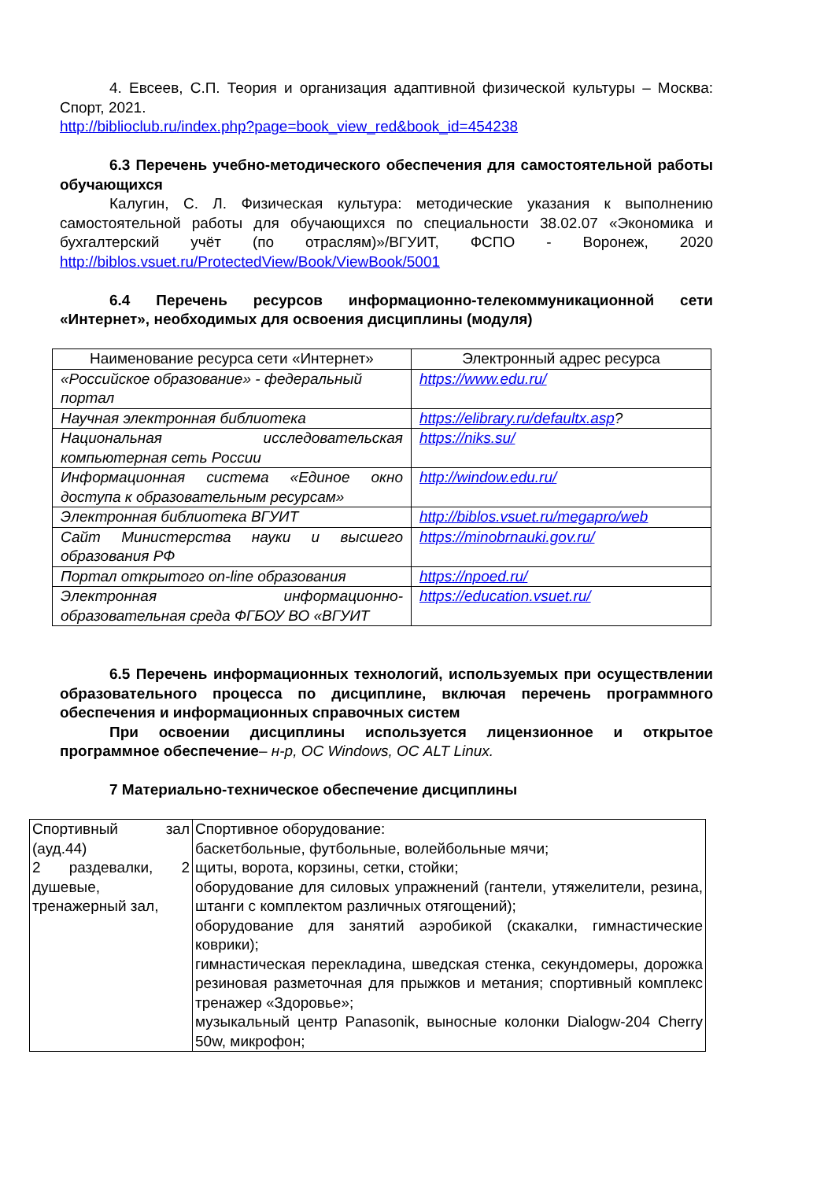4. Евсеев, С.П. Теория и организация адаптивной физической культуры – Москва: Спорт, 2021.
http://biblioclub.ru/index.php?page=book_view_red&book_id=454238
6.3 Перечень учебно-методического обеспечения для самостоятельной работы обучающихся
Калугин, С. Л. Физическая культура: методические указания к выполнению самостоятельной работы для обучающихся по специальности 38.02.07 «Экономика и бухгалтерский учёт (по отраслям)»/ВГУИТ, ФСПО - Воронеж, 2020 http://biblos.vsuet.ru/ProtectedView/Book/ViewBook/5001
6.4 Перечень ресурсов информационно-телекоммуникационной сети «Интернет», необходимых для освоения дисциплины (модуля)
| Наименование ресурса сети «Интернет» | Электронный адрес ресурса |
| «Российское образование» - федеральный портал | https://www.edu.ru/ |
| Научная электронная библиотека | https://elibrary.ru/defaultx.asp ? |
| Национальная исследовательская компьютерная сеть России | https://niks.su/ |
| Информационная система «Единое окно доступа к образовательным ресурсам» | http://window.edu.ru/ |
| Электронная библиотека ВГУИТ | http://biblos.vsuet.ru/megapro/web |
| Сайт Министерства науки и высшего образования РФ | https://minobrnauki.gov.ru/ |
| Портал открытого on-line образования | https://npoed.ru/ |
| Электронная информационно-образовательная среда ФГБОУ ВО «ВГУИТ | https://education.vsuet.ru/ |
6.5 Перечень информационных технологий, используемых при осуществлении образовательного процесса по дисциплине, включая перечень программного обеспечения и информационных справочных систем
При освоении дисциплины используется лицензионное и открытое программное обеспечение– н-р, ОС Windows, ОС ALT Linux.
7 Материально-техническое обеспечение дисциплины
| Спортивный зал (ауд.44) 2 раздевалки, 2 душевые, тренажерный зал, | Спортивное оборудование: баскетбольные, футбольные, волейбольные мячи; щиты, ворота, корзины, сетки, стойки; оборудование для силовых упражнений (гантели, утяжелители, резина, штанги с комплектом различных отягощений); оборудование для занятий аэробикой (скакалки, гимнастические коврики); гимнастическая перекладина, шведская стенка, секундомеры, дорожка резиновая разметочная для прыжков и метания; спортивный комплекс тренажер «Здоровье»; музыкальный центр Panasonik, выносные колонки Dialogw-204 Cherry 50w, микрофон; |